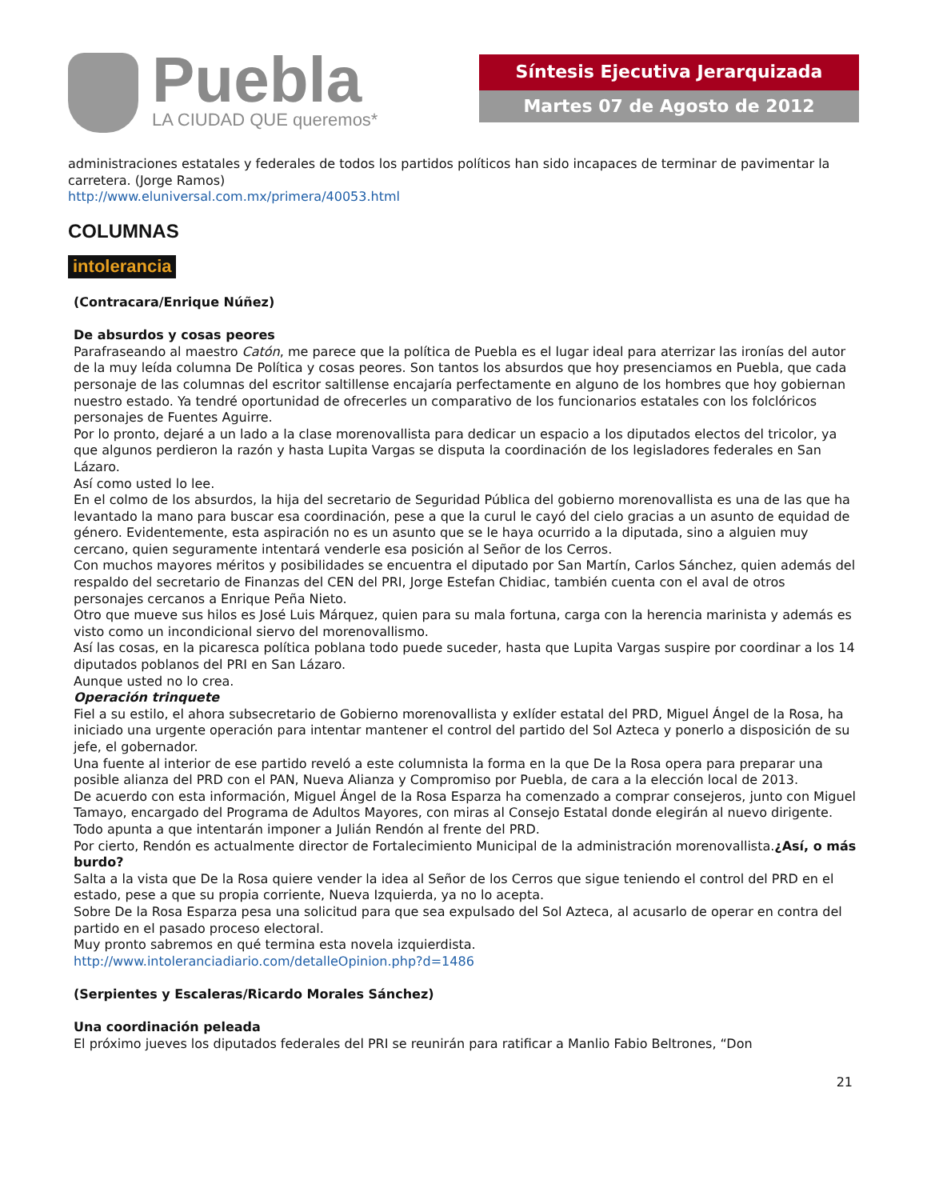Puebla
LA CIUDAD QUE queremos*
Síntesis Ejecutiva Jerarquizada
Martes 07 de Agosto de 2012
administraciones estatales y federales de todos los partidos políticos han sido incapaces de terminar de pavimentar la carretera. (Jorge Ramos)
http://www.eluniversal.com.mx/primera/40053.html
COLUMNAS
intolerancia
(Contracara/Enrique Núñez)
De absurdos y cosas peores
Parafraseando al maestro Catón, me parece que la política de Puebla es el lugar ideal para aterrizar las ironías del autor de la muy leída columna De Política y cosas peores. Son tantos los absurdos que hoy presenciamos en Puebla, que cada personaje de las columnas del escritor saltillense encajaría perfectamente en alguno de los hombres que hoy gobiernan nuestro estado. Ya tendré oportunidad de ofrecerles un comparativo de los funcionarios estatales con los folclóricos personajes de Fuentes Aguirre.
Por lo pronto, dejaré a un lado a la clase morenovallista para dedicar un espacio a los diputados electos del tricolor, ya que algunos perdieron la razón y hasta Lupita Vargas se disputa la coordinación de los legisladores federales en San Lázaro.
Así como usted lo lee.
En el colmo de los absurdos, la hija del secretario de Seguridad Pública del gobierno morenovallista es una de las que ha levantado la mano para buscar esa coordinación, pese a que la curul le cayó del cielo gracias a un asunto de equidad de género. Evidentemente, esta aspiración no es un asunto que se le haya ocurrido a la diputada, sino a alguien muy cercano, quien seguramente intentará venderle esa posición al Señor de los Cerros.
Con muchos mayores méritos y posibilidades se encuentra el diputado por San Martín, Carlos Sánchez, quien además del respaldo del secretario de Finanzas del CEN del PRI, Jorge Estefan Chidiac, también cuenta con el aval de otros personajes cercanos a Enrique Peña Nieto.
Otro que mueve sus hilos es José Luis Márquez, quien para su mala fortuna, carga con la herencia marinista y además es visto como un incondicional siervo del morenovallismo.
Así las cosas, en la picaresca política poblana todo puede suceder, hasta que Lupita Vargas suspire por coordinar a los 14 diputados poblanos del PRI en San Lázaro.
Aunque usted no lo crea.
Operación trinquete
Fiel a su estilo, el ahora subsecretario de Gobierno morenovallista y exlíder estatal del PRD, Miguel Ángel de la Rosa, ha iniciado una urgente operación para intentar mantener el control del partido del Sol Azteca y ponerlo a disposición de su jefe, el gobernador.
Una fuente al interior de ese partido reveló a este columnista la forma en la que De la Rosa opera para preparar una posible alianza del PRD con el PAN, Nueva Alianza y Compromiso por Puebla, de cara a la elección local de 2013.
De acuerdo con esta información, Miguel Ángel de la Rosa Esparza ha comenzado a comprar consejeros, junto con Miguel Tamayo, encargado del Programa de Adultos Mayores, con miras al Consejo Estatal donde elegirán al nuevo dirigente. Todo apunta a que intentarán imponer a Julián Rendón al frente del PRD.
Por cierto, Rendón es actualmente director de Fortalecimiento Municipal de la administración morenovallista.¿Así, o más burdo?
Salta a la vista que De la Rosa quiere vender la idea al Señor de los Cerros que sigue teniendo el control del PRD en el estado, pese a que su propia corriente, Nueva Izquierda, ya no lo acepta.
Sobre De la Rosa Esparza pesa una solicitud para que sea expulsado del Sol Azteca, al acusarlo de operar en contra del partido en el pasado proceso electoral.
Muy pronto sabremos en qué termina esta novela izquierdista.
http://www.intoleranciadiario.com/detalleOpinion.php?d=1486
(Serpientes y Escaleras/Ricardo Morales Sánchez)
Una coordinación peleada
El próximo jueves los diputados federales del PRI se reunirán para ratificar a Manlio Fabio Beltrones, “Don
21